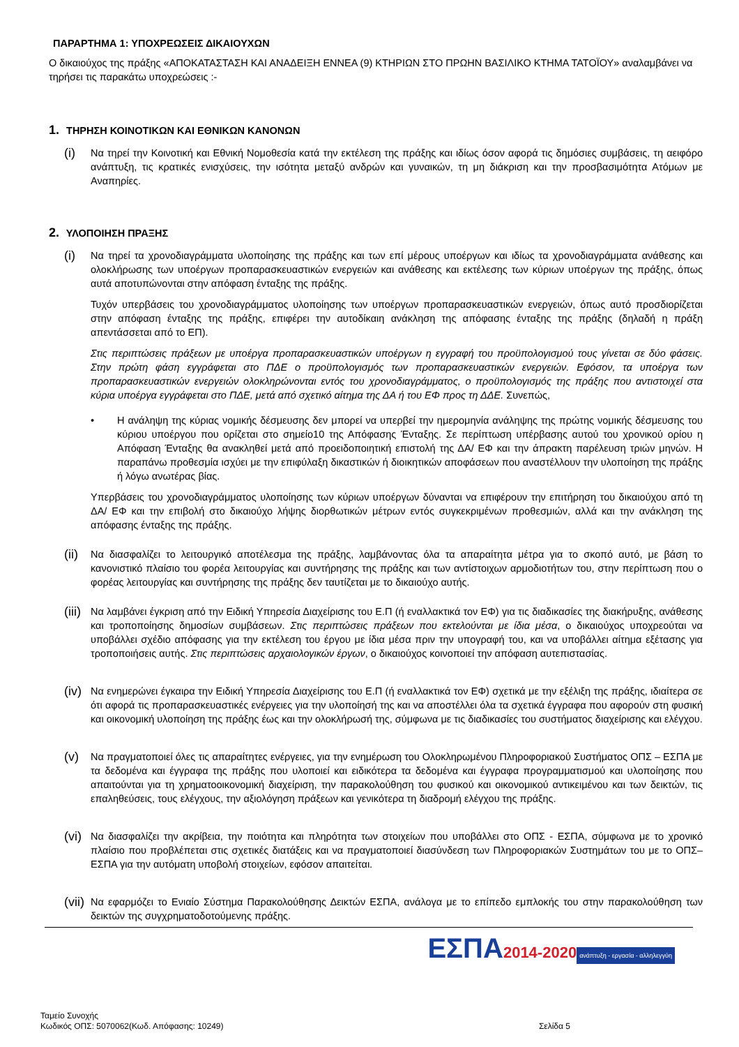ΠΑΡΑΡΤΗΜΑ 1: ΥΠΟΧΡΕΩΣΕΙΣ ΔΙΚΑΙΟΥΧΩΝ
Ο δικαιούχος της πράξης «ΑΠΟΚΑΤΑΣΤΑΣΗ ΚΑΙ ΑΝΑΔΕΙΞΗ ΕΝΝΕΑ (9) ΚΤΗΡΙΩΝ ΣΤΟ ΠΡΩΗΝ ΒΑΣΙΛΙΚΟ ΚΤΗΜΑ ΤΑΤΟΪΟΥ» αναλαμβάνει να τηρήσει τις παρακάτω υποχρεώσεις :-
1. ΤΗΡΗΣΗ ΚΟΙΝΟΤΙΚΩΝ ΚΑΙ ΕΘΝΙΚΩΝ ΚΑΝΟΝΩΝ
(i)
Να τηρεί την Κοινοτική και Εθνική Νομοθεσία κατά την εκτέλεση της πράξης και ιδίως όσον αφορά τις δημόσιες συμβάσεις, τη αειφόρο ανάπτυξη, τις κρατικές ενισχύσεις, την ισότητα μεταξύ ανδρών και γυναικών, τη μη διάκριση και την προσβασιμότητα Ατόμων με Αναπηρίες.
2. ΥΛΟΠΟΙΗΣΗ ΠΡΑΞΗΣ
(i)
Να τηρεί τα χρονοδιαγράμματα υλοποίησης της πράξης και των επί μέρους υποέργων και ιδίως τα χρονοδιαγράμματα ανάθεσης και ολοκλήρωσης των υποέργων προπαρασκευαστικών ενεργειών και ανάθεσης και εκτέλεσης των κύριων υποέργων της πράξης, όπως αυτά αποτυπώνονται στην απόφαση ένταξης της πράξης.
Τυχόν υπερβάσεις του χρονοδιαγράμματος υλοποίησης των υποέργων προπαρασκευαστικών ενεργειών, όπως αυτό προσδιορίζεται στην απόφαση ένταξης της πράξης, επιφέρει την αυτοδίκαιη ανάκληση της απόφασης ένταξης της πράξης (δηλαδή η πράξη απεντάσσεται από το ΕΠ).
Στις περιπτώσεις πράξεων με υποέργα προπαρασκευαστικών υποέργων η εγγραφή του προϋπολογισμού τους γίνεται σε δύο φάσεις. Στην πρώτη φάση εγγράφεται στο ΠΔΕ ο προϋπολογισμός των προπαρασκευαστικών ενεργειών. Εφόσον, τα υποέργα των προπαρασκευαστικών ενεργειών ολοκληρώνονται εντός του χρονοδιαγράμματος, ο προϋπολογισμός της πράξης που αντιστοιχεί στα κύρια υποέργα εγγράφεται στο ΠΔΕ, μετά από σχετικό αίτημα της ΔΑ ή του ΕΦ προς τη ΔΔΕ. Συνεπώς,
• Η ανάληψη της κύριας νομικής δέσμευσης δεν μπορεί να υπερβεί την ημερομηνία ανάληψης της πρώτης νομικής δέσμευσης του κύριου υποέργου που ορίζεται στο σημείο10 της Απόφασης Ένταξης. Σε περίπτωση υπέρβασης αυτού του χρονικού ορίου η Απόφαση Ένταξης θα ανακληθεί μετά από προειδοποιητική επιστολή της ΔΑ/ ΕΦ και την άπρακτη παρέλευση τριών μηνών. Η παραπάνω προθεσμία ισχύει με την επιφύλαξη δικαστικών ή διοικητικών αποφάσεων που αναστέλλουν την υλοποίηση της πράξης ή λόγω ανωτέρας βίας.
Υπερβάσεις του χρονοδιαγράμματος υλοποίησης των κύριων υποέργων δύνανται να επιφέρουν την επιτήρηση του δικαιούχου από τη ΔΑ/ ΕΦ και την επιβολή στο δικαιούχο λήψης διορθωτικών μέτρων εντός συγκεκριμένων προθεσμιών, αλλά και την ανάκληση της απόφασης ένταξης της πράξης.
(ii)
Να διασφαλίζει το λειτουργικό αποτέλεσμα της πράξης, λαμβάνοντας όλα τα απαραίτητα μέτρα για το σκοπό αυτό, με βάση το κανονιστικό πλαίσιο του φορέα λειτουργίας και συντήρησης της πράξης και των αντίστοιχων αρμοδιοτήτων του, στην περίπτωση που ο φορέας λειτουργίας και συντήρησης της πράξης δεν ταυτίζεται με το δικαιούχο αυτής.
(iii)
Να λαμβάνει έγκριση από την Ειδική Υπηρεσία Διαχείρισης του Ε.Π (ή εναλλακτικά τον ΕΦ) για τις διαδικασίες της διακήρυξης, ανάθεσης και τροποποίησης δημοσίων συμβάσεων. Στις περιπτώσεις πράξεων που εκτελούνται με ίδια μέσα, ο δικαιούχος υποχρεούται να υποβάλλει σχέδιο απόφασης για την εκτέλεση του έργου με ίδια μέσα πριν την υπογραφή του, και να υποβάλλει αίτημα εξέτασης για τροποποιήσεις αυτής. Στις περιπτώσεις αρχαιολογικών έργων, ο δικαιούχος κοινοποιεί την απόφαση αυτεπιστασίας.
(iv)
Να ενημερώνει έγκαιρα την Ειδική Υπηρεσία Διαχείρισης του Ε.Π (ή εναλλακτικά τον ΕΦ) σχετικά με την εξέλιξη της πράξης, ιδιαίτερα σε ότι αφορά τις προπαρασκευαστικές ενέργειες για την υλοποίησή της και να αποστέλλει όλα τα σχετικά έγγραφα που αφορούν στη φυσική και οικονομική υλοποίηση της πράξης έως και την ολοκλήρωσή της, σύμφωνα με τις διαδικασίες του συστήματος διαχείρισης και ελέγχου.
(v)
Να πραγματοποιεί όλες τις απαραίτητες ενέργειες, για την ενημέρωση του Ολοκληρωμένου Πληροφοριακού Συστήματος ΟΠΣ – ΕΣΠΑ με τα δεδομένα και έγγραφα της πράξης που υλοποιεί και ειδικότερα τα δεδομένα και έγγραφα προγραμματισμού και υλοποίησης που απαιτούνται για τη χρηματοοικονομική διαχείριση, την παρακολούθηση του φυσικού και οικονομικού αντικειμένου και των δεικτών, τις επαληθεύσεις, τους ελέγχους, την αξιολόγηση πράξεων και γενικότερα τη διαδρομή ελέγχου της πράξης.
(vi)
Να διασφαλίζει την ακρίβεια, την ποιότητα και πληρότητα των στοιχείων που υποβάλλει στο ΟΠΣ - ΕΣΠΑ, σύμφωνα με το χρονικό πλαίσιο που προβλέπεται στις σχετικές διατάξεις και να πραγματοποιεί διασύνδεση των Πληροφοριακών Συστημάτων του με το ΟΠΣ– ΕΣΠΑ για την αυτόματη υποβολή στοιχείων, εφόσον απαιτείται.
(vii)
Να εφαρμόζει το Ενιαίο Σύστημα Παρακολούθησης Δεικτών ΕΣΠΑ, ανάλογα με το επίπεδο εμπλοκής του στην παρακολούθηση των δεικτών της συγχρηματοδοτούμενης πράξης.
ΕΣΠΑ
2014-2020
ανάπτυξη - εργασία - αλληλεγγύη
Ταμείο Συνοχής
Κωδικός ΟΠΣ: 5070062(Κωδ. Απόφασης: 10249)
Σελίδα 5